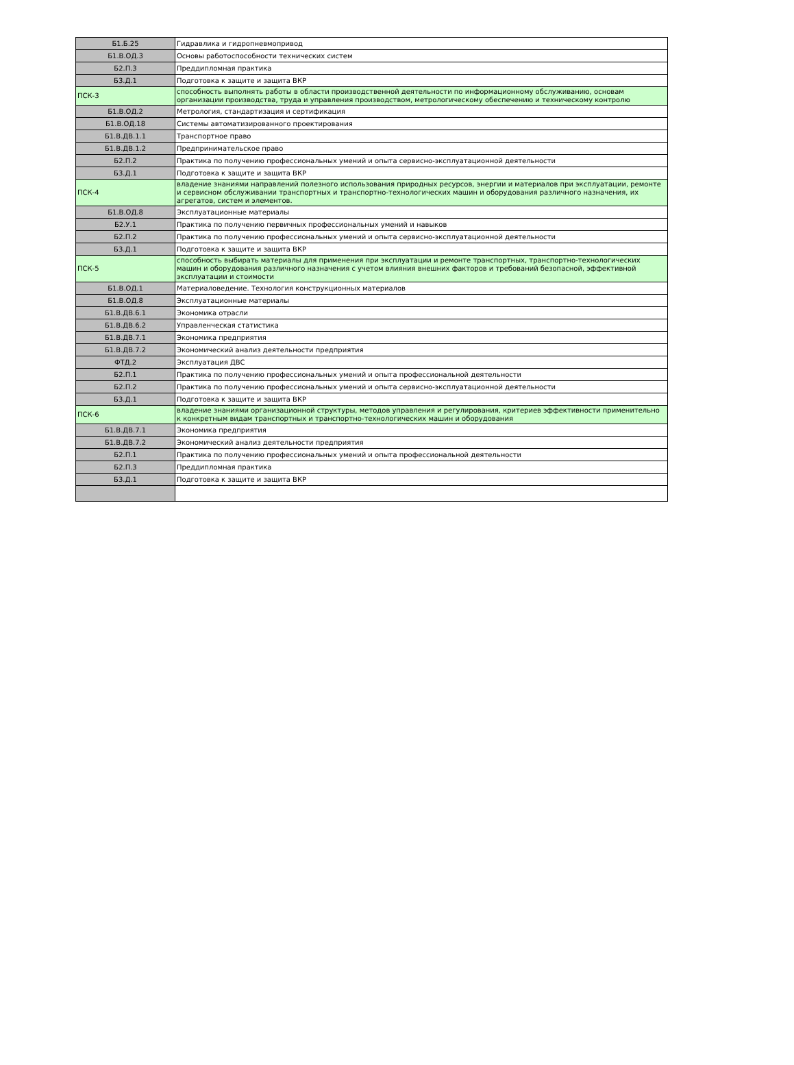| Б1.Б.25 | Гидравлика и гидропневмопривод |
| Б1.В.ОД.3 | Основы работоспособности технических систем |
| Б2.П.3 | Преддипломная практика |
| Б3.Д.1 | Подготовка к защите и защита ВКР |
| ПСК-3 | способность выполнять работы в области производственной деятельности по информационному обслуживанию, основам организации производства, труда и управления производством, метрологическому обеспечению и техническому контролю |
| Б1.В.ОД.2 | Метрология, стандартизация и сертификация |
| Б1.В.ОД.18 | Системы автоматизированного проектирования |
| Б1.В.ДВ.1.1 | Транспортное право |
| Б1.В.ДВ.1.2 | Предпринимательское право |
| Б2.П.2 | Практика по получению профессиональных умений и опыта сервисно-эксплуатационной деятельности |
| Б3.Д.1 | Подготовка к защите и защита ВКР |
| ПСК-4 | владение знаниями направлений полезного использования природных ресурсов, энергии и материалов при эксплуатации, ремонте и сервисном обслуживании транспортных и транспортно-технологических машин и оборудования различного назначения, их агрегатов, систем и элементов. |
| Б1.В.ОД.8 | Эксплуатационные материалы |
| Б2.У.1 | Практика по получению первичных профессиональных умений и навыков |
| Б2.П.2 | Практика по получению профессиональных умений и опыта сервисно-эксплуатационной деятельности |
| Б3.Д.1 | Подготовка к защите и защита ВКР |
| ПСК-5 | способность выбирать материалы для применения при эксплуатации и ремонте транспортных, транспортно-технологических машин и оборудования различного назначения с учетом влияния внешних факторов и требований безопасной, эффективной эксплуатации и стоимости |
| Б1.В.ОД.1 | Материаловедение. Технология конструкционных материалов |
| Б1.В.ОД.8 | Эксплуатационные материалы |
| Б1.В.ДВ.6.1 | Экономика отрасли |
| Б1.В.ДВ.6.2 | Управленческая статистика |
| Б1.В.ДВ.7.1 | Экономика предприятия |
| Б1.В.ДВ.7.2 | Экономический анализ деятельности предприятия |
| ФТД.2 | Эксплуатация ДВС |
| Б2.П.1 | Практика по получению профессиональных умений и опыта профессиональной деятельности |
| Б2.П.2 | Практика по получению профессиональных умений и опыта сервисно-эксплуатационной деятельности |
| Б3.Д.1 | Подготовка к защите и защита ВКР |
| ПСК-6 | владение знаниями организационной структуры, методов управления и регулирования, критериев эффективности применительно к конкретным видам транспортных и транспортно-технологических машин и оборудования |
| Б1.В.ДВ.7.1 | Экономика предприятия |
| Б1.В.ДВ.7.2 | Экономический анализ деятельности предприятия |
| Б2.П.1 | Практика по получению профессиональных умений и опыта профессиональной деятельности |
| Б2.П.3 | Преддипломная практика |
| Б3.Д.1 | Подготовка к защите и защита ВКР |